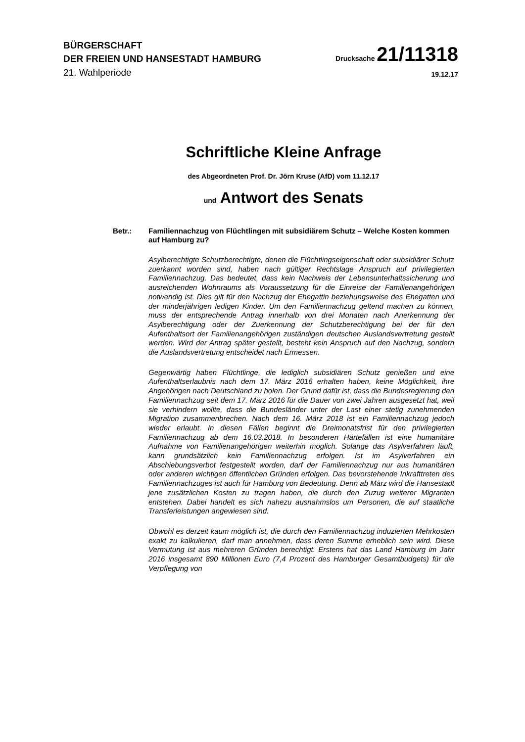BÜRGERSCHAFT
DER FREIEN UND HANSESTADT HAMBURG
Drucksache 21/11318
21. Wahlperiode
19.12.17
Schriftliche Kleine Anfrage
des Abgeordneten Prof. Dr. Jörn Kruse (AfD) vom 11.12.17
und Antwort des Senats
Betr.: Familiennachzug von Flüchtlingen mit subsidiärem Schutz – Welche Kosten kommen auf Hamburg zu?
Asylberechtigte Schutzberechtigte, denen die Flüchtlingseigenschaft oder subsidiärer Schutz zuerkannt worden sind, haben nach gültiger Rechtslage Anspruch auf privilegierten Familiennachzug. Das bedeutet, dass kein Nachweis der Lebensunterhaltssicherung und ausreichenden Wohnraums als Voraussetzung für die Einreise der Familienangehörigen notwendig ist. Dies gilt für den Nachzug der Ehegattin beziehungsweise des Ehegatten und der minderjährigen ledigen Kinder. Um den Familiennachzug geltend machen zu können, muss der entsprechende Antrag innerhalb von drei Monaten nach Anerkennung der Asylberechtigung oder der Zuerkennung der Schutzberechtigung bei der für den Aufenthaltsort der Familienangehörigen zuständigen deutschen Auslandsvertretung gestellt werden. Wird der Antrag später gestellt, besteht kein Anspruch auf den Nachzug, sondern die Auslandsvertretung entscheidet nach Ermessen.
Gegenwärtig haben Flüchtlinge, die lediglich subsidiären Schutz genießen und eine Aufenthaltserlaubnis nach dem 17. März 2016 erhalten haben, keine Möglichkeit, ihre Angehörigen nach Deutschland zu holen. Der Grund dafür ist, dass die Bundesregierung den Familiennachzug seit dem 17. März 2016 für die Dauer von zwei Jahren ausgesetzt hat, weil sie verhindern wollte, dass die Bundesländer unter der Last einer stetig zunehmenden Migration zusammenbrechen. Nach dem 16. März 2018 ist ein Familiennachzug jedoch wieder erlaubt. In diesen Fällen beginnt die Dreimonatsfrist für den privilegierten Familiennachzug ab dem 16.03.2018. In besonderen Härtefällen ist eine humanitäre Aufnahme von Familienangehörigen weiterhin möglich. Solange das Asylverfahren läuft, kann grundsätzlich kein Familiennachzug erfolgen. Ist im Asylverfahren ein Abschiebungsverbot festgestellt worden, darf der Familiennachzug nur aus humanitären oder anderen wichtigen öffentlichen Gründen erfolgen. Das bevorstehende Inkrafttreten des Familiennachzuges ist auch für Hamburg von Bedeutung. Denn ab März wird die Hansestadt jene zusätzlichen Kosten zu tragen haben, die durch den Zuzug weiterer Migranten entstehen. Dabei handelt es sich nahezu ausnahmslos um Personen, die auf staatliche Transferleistungen angewiesen sind.
Obwohl es derzeit kaum möglich ist, die durch den Familiennachzug induzierten Mehrkosten exakt zu kalkulieren, darf man annehmen, dass deren Summe erheblich sein wird. Diese Vermutung ist aus mehreren Gründen berechtigt. Erstens hat das Land Hamburg im Jahr 2016 insgesamt 890 Millionen Euro (7,4 Prozent des Hamburger Gesamtbudgets) für die Verpflegung von